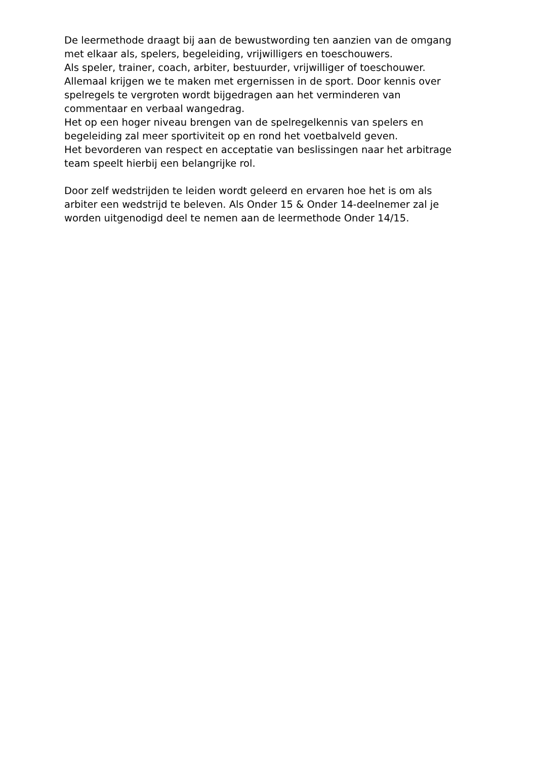De leermethode draagt bij aan de bewustwording ten aanzien van de omgang
met elkaar als, spelers, begeleiding, vrijwilligers en toeschouwers.
Als speler, trainer, coach, arbiter, bestuurder, vrijwilliger of toeschouwer.
Allemaal krijgen we te maken met ergernissen in de sport. Door kennis over
spelregels te vergroten wordt bijgedragen aan het verminderen van
commentaar en verbaal wangedrag.
Het op een hoger niveau brengen van de spelregelkennis van spelers en
begeleiding zal meer sportiviteit op en rond het voetbalveld geven.
Het bevorderen van respect en acceptatie van beslissingen naar het arbitrage
team speelt hierbij een belangrijke rol.
Door zelf wedstrijden te leiden wordt geleerd en ervaren hoe het is om als
arbiter een wedstrijd te beleven. Als Onder 15 & Onder 14-deelnemer zal je
worden uitgenodigd deel te nemen aan de leermethode Onder 14/15.